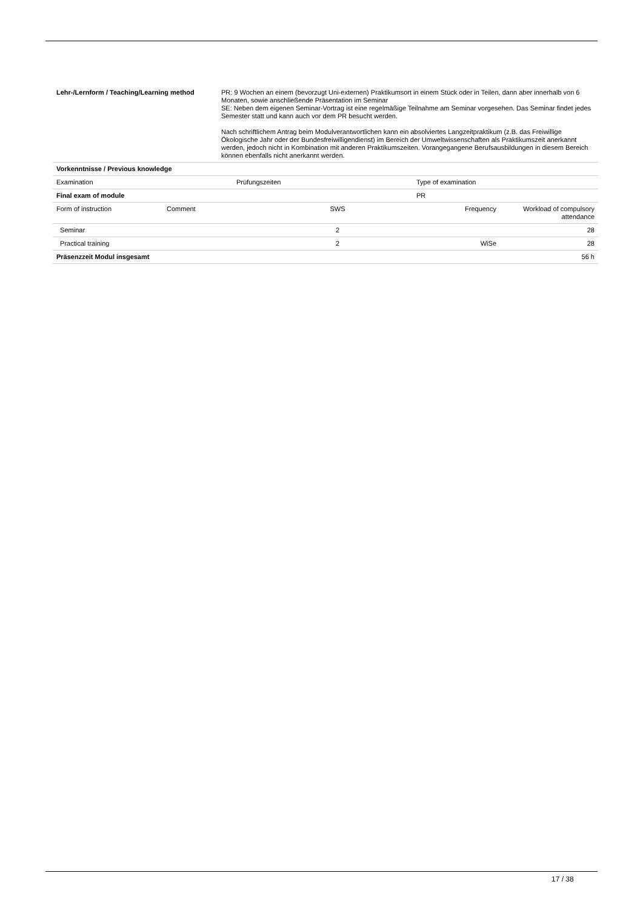| Lehr-/Lernform / Teaching/Learning method | PR: 9 Wochen an einem (bevorzugt Uni-externen) Praktikumsort in einem Stück oder in Teilen, dann aber innerhalb von 6 Monaten, sowie anschließende Präsentation im Seminar SE: Neben dem eigenen Seminar-Vortrag ist eine regelmäßige Teilnahme am Seminar vorgesehen. Das Seminar findet jedes Semester statt und kann auch vor dem PR besucht werden. Nach schriftlichem Antrag beim Modulverantwortlichen kann ein absolviertes Langzeitpraktikum (z.B. das Freiwillige Ökologische Jahr oder der Bundesfreiwilligendienst) im Bereich der Umweltwissenschaften als Praktikumszeit anerkannt werden, jedoch nicht in Kombination mit anderen Praktikumszeiten. Vorangegangene Berufsausbildungen in diesem Bereich können ebenfalls nicht anerkannt werden. |
| Vorkenntnisse / Previous knowledge | |
| Examination | Prüfungszeiten | Type of examination |
| Final exam of module | | PR |
| Form of instruction | Comment | SWS | Frequency | Workload of compulsory attendance |
| Seminar | | 2 | | 28 |
| Practical training | | 2 | WiSe | 28 |
| Präsenzzeit Modul insgesamt | | | | 56 h |
17 / 38